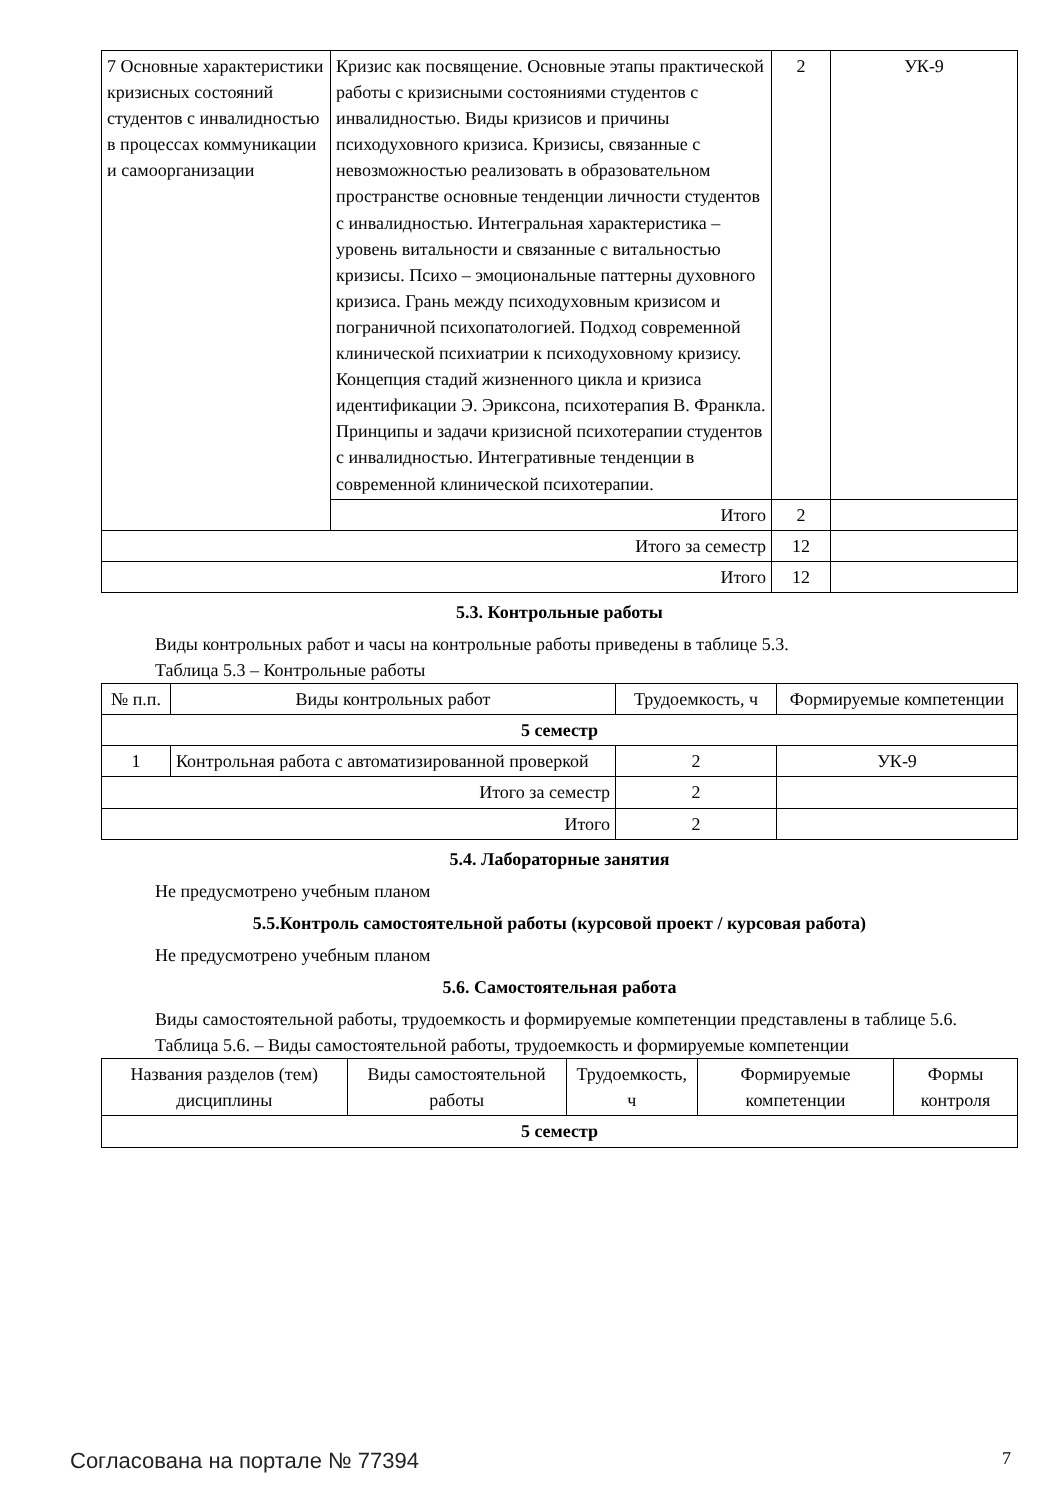| 7 Основные характеристики кризисных состояний студентов с инвалидностью в процессах коммуникации и самоорганизации | Кризис как посвящение. Основные этапы практической работы с кризисными состояниями студентов с инвалидностью. Виды кризисов и причины психодуховного кризиса. Кризисы, связанные с невозможностью реализовать в образовательном пространстве основные тенденции личности студентов с инвалидностью. Интегральная характеристика – уровень витальности и связанные с витальностью кризисы. Психо – эмоциональные паттерны духовного кризиса. Грань между психодуховным кризисом и пограничной психопатологией. Подход современной клинической психиатрии к психодуховному кризису. Концепция стадий жизненного цикла и кризиса идентификации Э. Эриксона, психотерапия В. Франкла. Принципы и задачи кризисной психотерапии студентов с инвалидностью. Интегративные тенденции в современной клинической психотерапии. | 2 | УК-9 |
| | Итого | 2 | |
| Итого за семестр | | 12 | |
| Итого | | 12 | |
5.3. Контрольные работы
Виды контрольных работ и часы на контрольные работы приведены в таблице 5.3.
Таблица 5.3 – Контрольные работы
| № п.п. | Виды контрольных работ | Трудоемкость, ч | Формируемые компетенции |
| --- | --- | --- | --- |
| 5 семестр | | | |
| 1 | Контрольная работа с автоматизированной проверкой | 2 | УК-9 |
| Итого за семестр | | 2 | |
| Итого | | 2 | |
5.4. Лабораторные занятия
Не предусмотрено учебным планом
5.5.Контроль самостоятельной работы (курсовой проект / курсовая работа)
Не предусмотрено учебным планом
5.6. Самостоятельная работа
Виды самостоятельной работы, трудоемкость и формируемые компетенции представлены в таблице 5.6.
Таблица 5.6. – Виды самостоятельной работы, трудоемкость и формируемые компетенции
| Названия разделов (тем) дисциплины | Виды самостоятельной работы | Трудоемкость, ч | Формируемые компетенции | Формы контроля |
| --- | --- | --- | --- | --- |
| 5 семестр | | | | |
Согласована на портале № 77394 7